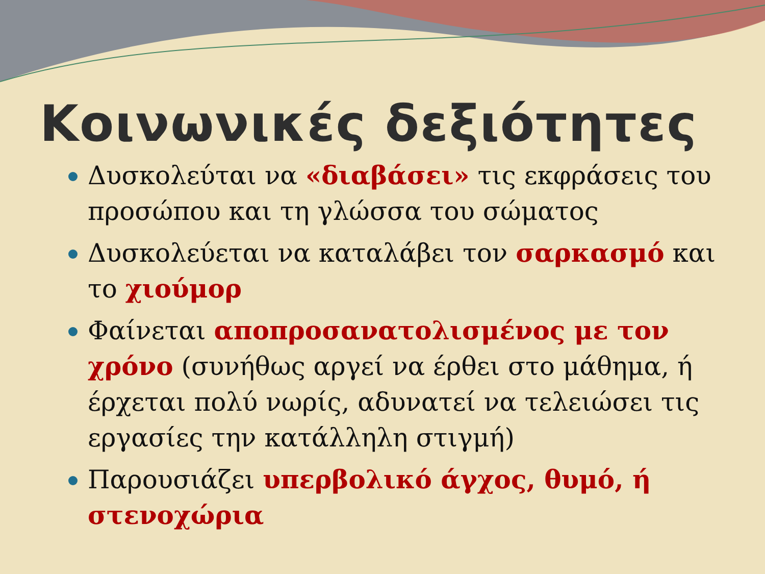Κοινωνικές δεξιότητες
Δυσκολεύται να «διαβάσει» τις εκφράσεις του προσώπου και τη γλώσσα του σώματος
Δυσκολεύεται να καταλάβει τον σαρκασμό και το χιούμορ
Φαίνεται αποπροσανατολισμένος με τον χρόνο (συνήθως αργεί να έρθει στο μάθημα, ή έρχεται πολύ νωρίς, αδυνατεί να τελειώσει τις εργασίες την κατάλληλη στιγμή)
Παρουσιάζει υπερβολικό άγχος, θυμό, ή στενοχώρια